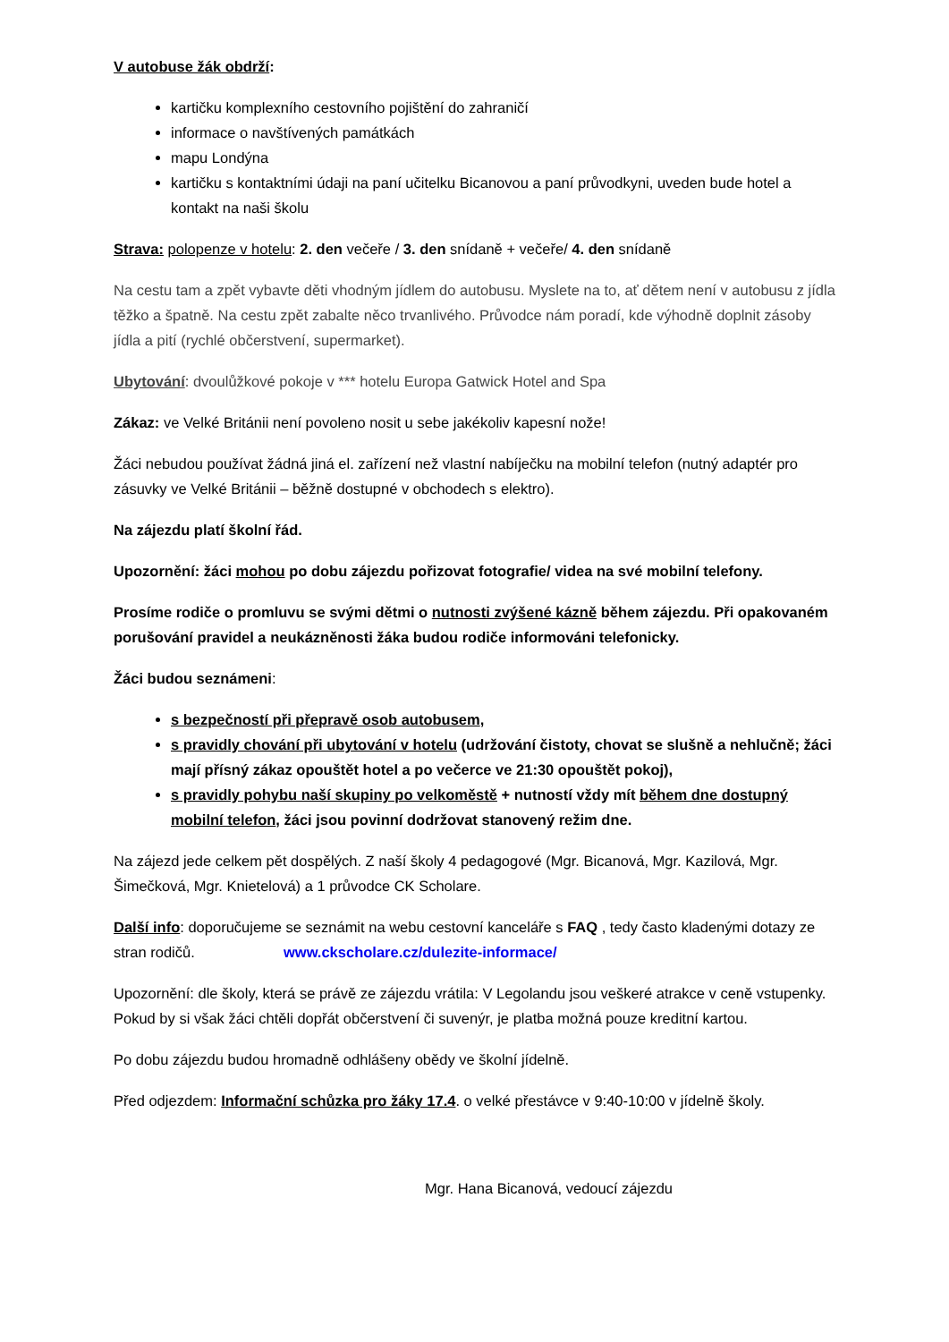V autobuse žák obdrží:
kartičku komplexního cestovního pojištění do zahraničí
informace o navštívených památkách
mapu Londýna
kartičku s kontaktními údaji na paní učitelku Bicanovou a paní průvodkyni, uveden bude hotel a kontakt na naši školu
Strava: polopenze v hotelu: 2. den večeře / 3. den snídaně + večeře/ 4. den snídaně
Na cestu tam a zpět vybavte děti vhodným jídlem do autobusu. Myslete na to, ať dětem není v autobusu z jídla těžko a špatně. Na cestu zpět zabalte něco trvanlivého. Průvodce nám poradí, kde výhodně doplnit zásoby jídla a pití (rychlé občerstvení, supermarket).
Ubytování: dvoulůžkové pokoje v *** hotelu Europa Gatwick Hotel and Spa
Zákaz: ve Velké Británii není povoleno nosit u sebe jakékoliv kapesní nože!
Žáci nebudou používat žádná jiná el. zařízení než vlastní nabíječku na mobilní telefon (nutný adaptér pro zásuvky ve Velké Británii – běžně dostupné v obchodech s elektro).
Na zájezdu platí školní řád.
Upozornění: žáci mohou po dobu zájezdu pořizovat fotografie/ videa na své mobilní telefony.
Prosíme rodiče o promluvu se svými dětmi o nutnosti zvýšené kázně během zájezdu. Při opakovaném porušování pravidel a neukázněnosti žáka budou rodiče informováni telefonicky.
Žáci budou seznámeni:
s bezpečností při přepravě osob autobusem,
s pravidly chování při ubytování v hotelu (udržování čistoty, chovat se slušně a nehlučně; žáci mají přísný zákaz opouštět hotel a po večerce ve 21:30 opouštět pokoj),
s pravidly pohybu naší skupiny po velkoměstě + nutností vždy mít během dne dostupný mobilní telefon, žáci jsou povinní dodržovat stanovený režim dne.
Na zájezd jede celkem pět dospělých. Z naší školy 4 pedagogové (Mgr. Bicanová, Mgr. Kazilová, Mgr. Šimečková, Mgr. Knietelová) a 1 průvodce CK Scholare.
Další info: doporučujeme se seznámit na webu cestovní kanceláře s FAQ , tedy často kladenými dotazy ze stran rodičů. www.ckscholare.cz/dulezite-informace/
Upozornění: dle školy, která se právě ze zájezdu vrátila: V Legolandu jsou veškeré atrakce v ceně vstupenky. Pokud by si však žáci chtěli dopřát občerstvení či suvenýr, je platba možná pouze kreditní kartou.
Po dobu zájezdu budou hromadně odhlášeny obědy ve školní jídelně.
Před odjezdem: Informační schůzka pro žáky 17.4. o velké přestávce v 9:40-10:00 v jídelně školy.
Mgr. Hana Bicanová, vedoucí zájezdu